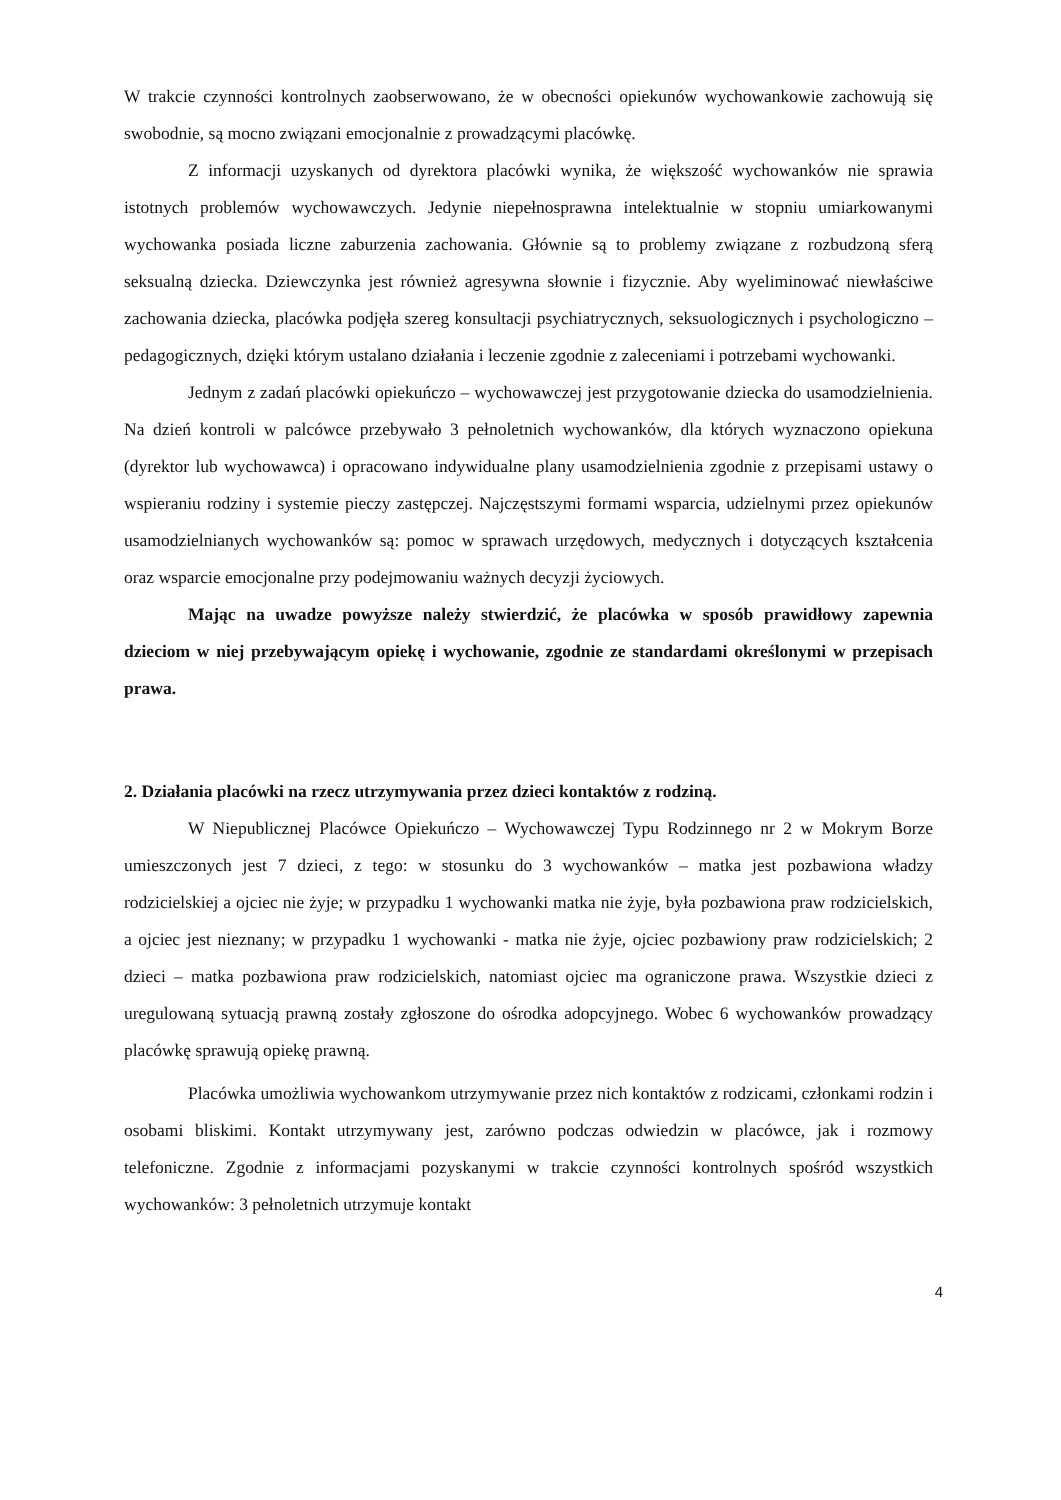W trakcie czynności kontrolnych zaobserwowano, że w obecności opiekunów wychowankowie zachowują się swobodnie, są mocno związani emocjonalnie z prowadzącymi placówkę.
Z informacji uzyskanych od dyrektora placówki wynika, że większość wychowanków nie sprawia istotnych problemów wychowawczych. Jedynie niepełnosprawna intelektualnie w stopniu umiarkowanymi wychowanka posiada liczne zaburzenia zachowania. Głównie są to problemy związane z rozbudzoną sferą seksualną dziecka. Dziewczynka jest również agresywna słownie i fizycznie. Aby wyeliminować niewłaściwe zachowania dziecka, placówka podjęła szereg konsultacji psychiatrycznych, seksuologicznych i psychologiczno – pedagogicznych, dzięki którym ustalano działania i leczenie zgodnie z zaleceniami i potrzebami wychowanki.
Jednym z zadań placówki opiekuńczo – wychowawczej jest przygotowanie dziecka do usamodzielnienia. Na dzień kontroli w palcówce przebywało 3 pełnoletnich wychowanków, dla których wyznaczono opiekuna (dyrektor lub wychowawca) i opracowano indywidualne plany usamodzielnienia zgodnie z przepisami ustawy o wspieraniu rodziny i systemie pieczy zastępczej. Najczęstszymi formami wsparcia, udzielnymi przez opiekunów usamodzielnianych wychowanków są: pomoc w sprawach urzędowych, medycznych i dotyczących kształcenia oraz wsparcie emocjonalne przy podejmowaniu ważnych decyzji życiowych.
Mając na uwadze powyższe należy stwierdzić, że placówka w sposób prawidłowy zapewnia dzieciom w niej przebywającym opiekę i wychowanie, zgodnie ze standardami określonymi w przepisach prawa.
2. Działania placówki na rzecz utrzymywania przez dzieci kontaktów z rodziną.
W Niepublicznej Placówce Opiekuńczo – Wychowawczej Typu Rodzinnego nr 2 w Mokrym Borze umieszczonych jest 7 dzieci, z tego: w stosunku do 3 wychowanków – matka jest pozbawiona władzy rodzicielskiej a ojciec nie żyje; w przypadku 1 wychowanki matka nie żyje, była pozbawiona praw rodzicielskich, a ojciec jest nieznany; w przypadku 1 wychowanki - matka nie żyje, ojciec pozbawiony praw rodzicielskich; 2 dzieci – matka pozbawiona praw rodzicielskich, natomiast ojciec ma ograniczone prawa. Wszystkie dzieci z uregulowaną sytuacją prawną zostały zgłoszone do ośrodka adopcyjnego. Wobec 6 wychowanków prowadzący placówkę sprawują opiekę prawną.
Placówka umożliwia wychowankom utrzymywanie przez nich kontaktów z rodzicami, członkami rodzin i osobami bliskimi. Kontakt utrzymywany jest, zarówno podczas odwiedzin w placówce, jak i rozmowy telefoniczne. Zgodnie z informacjami pozyskanymi w trakcie czynności kontrolnych spośród wszystkich wychowanków: 3 pełnoletnich utrzymuje kontakt
4